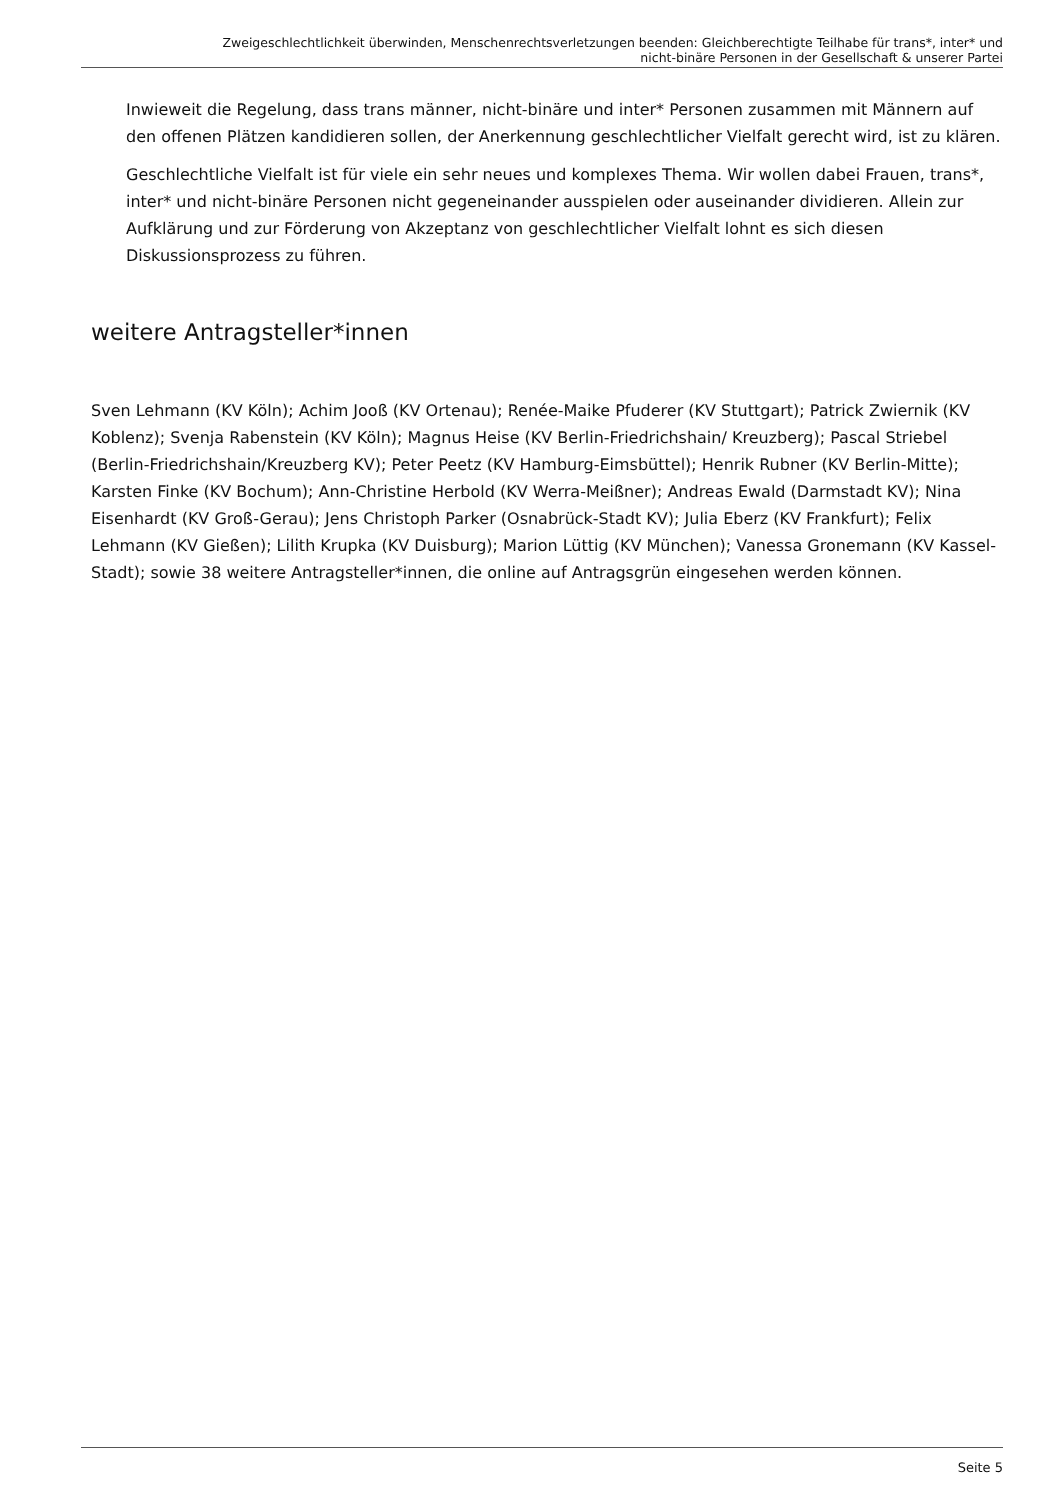Zweigeschlechtlichkeit überwinden, Menschenrechtsverletzungen beenden: Gleichberechtigte Teilhabe für trans*, inter* und
nicht-binäre Personen in der Gesellschaft & unserer Partei
Inwieweit die Regelung, dass trans männer, nicht-binäre und inter* Personen zusammen mit Männern auf den offenen Plätzen kandidieren sollen, der Anerkennung geschlechtlicher Vielfalt gerecht wird, ist zu klären.
Geschlechtliche Vielfalt ist für viele ein sehr neues und komplexes Thema. Wir wollen dabei Frauen, trans*, inter* und nicht-binäre Personen nicht gegeneinander ausspielen oder auseinander dividieren. Allein zur Aufklärung und zur Förderung von Akzeptanz von geschlechtlicher Vielfalt lohnt es sich diesen Diskussionsprozess zu führen.
weitere Antragsteller*innen
Sven Lehmann (KV Köln); Achim Jooß (KV Ortenau); Renée-Maike Pfuderer (KV Stuttgart); Patrick Zwiernik (KV Koblenz); Svenja Rabenstein (KV Köln); Magnus Heise (KV Berlin-Friedrichshain/ Kreuzberg); Pascal Striebel (Berlin-Friedrichshain/Kreuzberg KV); Peter Peetz (KV Hamburg-Eimsbüttel); Henrik Rubner (KV Berlin-Mitte); Karsten Finke (KV Bochum); Ann-Christine Herbold (KV Werra-Meißner); Andreas Ewald (Darmstadt KV); Nina Eisenhardt (KV Groß-Gerau); Jens Christoph Parker (Osnabrück-Stadt KV); Julia Eberz (KV Frankfurt); Felix Lehmann (KV Gießen); Lilith Krupka (KV Duisburg); Marion Lüttig (KV München); Vanessa Gronemann (KV Kassel-Stadt); sowie 38 weitere Antragsteller*innen, die online auf Antragsgrün eingesehen werden können.
Seite 5